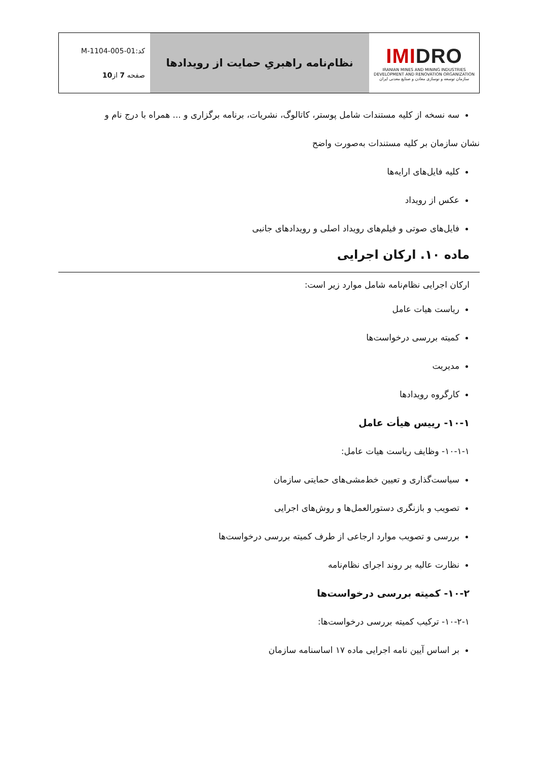| IMI DRO IRANIAN MINES AND MINING INDUSTRIES DEVELOPMENT AND RENOVATION ORGANIZATION سازمان توسعه و نوسازی معادن و صنایع معدنی ایران | نظام‌نامه راهبریِ حمایت از رویدادها | کد:M-1104-005-01 صفحه 7 از 10 |
سه نسخه از کلیه مستندات شامل پوستر، کاتالوگ، نشریات، برنامه برگزاری و ... همراه با درج نام و
نشان سازمان بر کلیه مستندات به‌صورت واضح
کلیه فایل‌های ارایه‌ها
عکس از رویداد
فایل‌های صوتی و فیلم‌های رویداد اصلی و رویدادهای جانبی
ماده ۱۰. ارکان اجرایی
ارکان اجرایی نظام‌نامه شامل موارد زیر است:
ریاست هیات عامل
کمیته بررسی درخواست‌ها
مدیریت
کارگروه رویدادها
۱۰-۱- رییس هیأت عامل
۱۰-۱-۱- وظایف ریاست هیات عامل:
سیاست‌گذاری و تعیین خط‌مشی‌های حمایتی سازمان
تصویب و بازنگری دستورالعمل‌ها و روش‌های اجرایی
بررسی و تصویب موارد ارجاعی از طرف کمیته بررسی درخواست‌ها
نظارت عالیه بر روند اجرای نظام‌نامه
۱۰-۲- کمیته بررسی درخواست‌ها
۱۰-۲-۱- ترکیب کمیته بررسی درخواست‌ها:
بر اساس آیین نامه اجرایی ماده ۱۷ اساسنامه سازمان